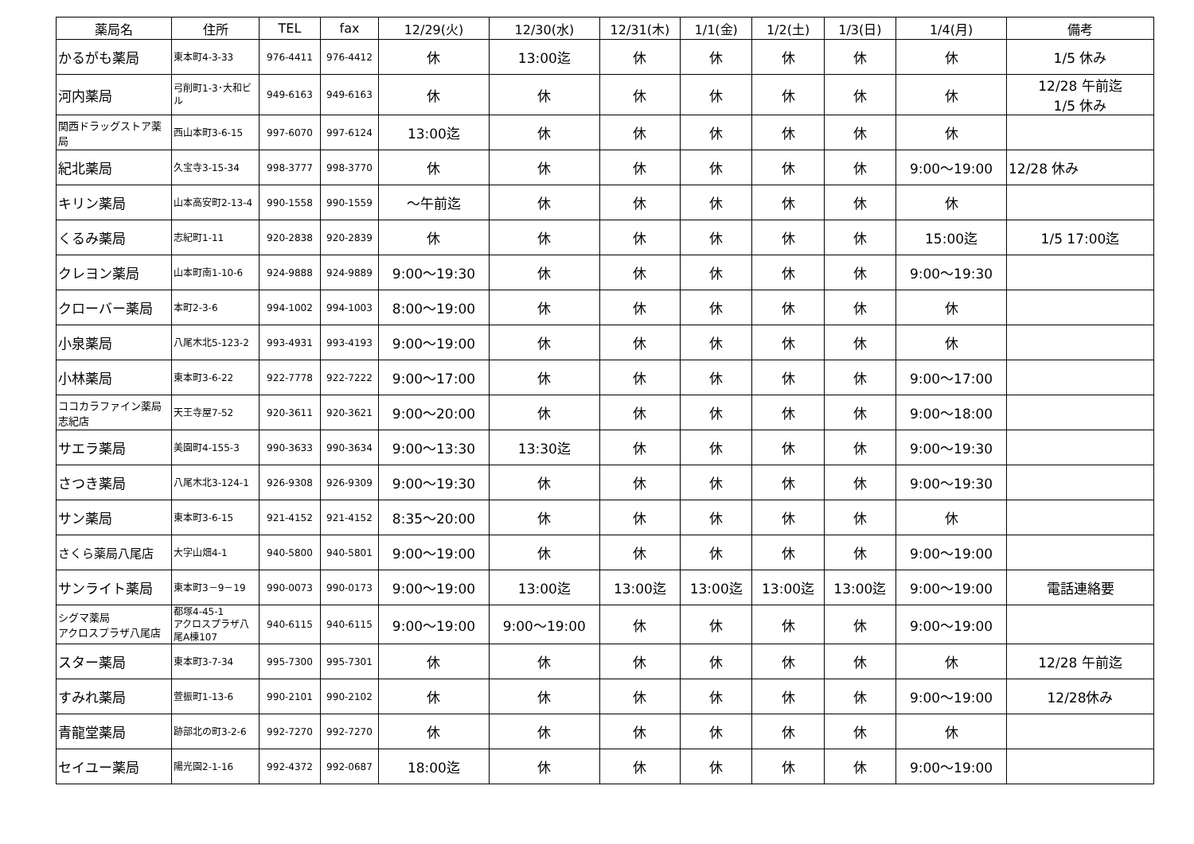| 薬局名 | 住所 | TEL | fax | 12/29(火) | 12/30(水) | 12/31(木) | 1/1(金) | 1/2(土) | 1/3(日) | 1/4(月) | 備考 |
| --- | --- | --- | --- | --- | --- | --- | --- | --- | --- | --- | --- |
| かるがも薬局 | 東本町4-3-33 | 976-4411 | 976-4412 | 休 | 13:00迄 | 休 | 休 | 休 | 休 | 休 | 1/5 休み |
| 河内薬局 | 弓削町1-3･大和ビル | 949-6163 | 949-6163 | 休 | 休 | 休 | 休 | 休 | 休 | 休 | 12/28 午前迄 1/5 休み |
| 関西ドラッグストア薬局 | 西山本町3-6-15 | 997-6070 | 997-6124 | 13:00迄 | 休 | 休 | 休 | 休 | 休 | 休 | |
| 紀北薬局 | 久宝寺3-15-34 | 998-3777 | 998-3770 | 休 | 休 | 休 | 休 | 休 | 休 | 9:00～19:00 | 12/28 休み |
| キリン薬局 | 山本高安町2-13-4 | 990-1558 | 990-1559 | ～午前迄 | 休 | 休 | 休 | 休 | 休 | 休 | |
| くるみ薬局 | 志紀町1-11 | 920-2838 | 920-2839 | 休 | 休 | 休 | 休 | 休 | 休 | 15:00迄 | 1/5 17:00迄 |
| クレヨン薬局 | 山本町南1-10-6 | 924-9888 | 924-9889 | 9:00～19:30 | 休 | 休 | 休 | 休 | 休 | 9:00～19:30 | |
| クローバー薬局 | 本町2-3-6 | 994-1002 | 994-1003 | 8:00～19:00 | 休 | 休 | 休 | 休 | 休 | 休 | |
| 小泉薬局 | 八尾木北5-123-2 | 993-4931 | 993-4193 | 9:00～19:00 | 休 | 休 | 休 | 休 | 休 | 休 | |
| 小林薬局 | 東本町3-6-22 | 922-7778 | 922-7222 | 9:00～17:00 | 休 | 休 | 休 | 休 | 休 | 9:00～17:00 | |
| ココカラファイン薬局志紀店 | 天王寺屋7-52 | 920-3611 | 920-3621 | 9:00～20:00 | 休 | 休 | 休 | 休 | 休 | 9:00～18:00 | |
| サエラ薬局 | 美園町4-155-3 | 990-3633 | 990-3634 | 9:00～13:30 | 13:30迄 | 休 | 休 | 休 | 休 | 9:00～19:30 | |
| さつき薬局 | 八尾木北3-124-1 | 926-9308 | 926-9309 | 9:00～19:30 | 休 | 休 | 休 | 休 | 休 | 9:00～19:30 | |
| サン薬局 | 東本町3-6-15 | 921-4152 | 921-4152 | 8:35～20:00 | 休 | 休 | 休 | 休 | 休 | 休 | |
| さくら薬局八尾店 | 大字山畑4-1 | 940-5800 | 940-5801 | 9:00～19:00 | 休 | 休 | 休 | 休 | 休 | 9:00～19:00 | |
| サンライト薬局 | 東本町3－9－19 | 990-0073 | 990-0173 | 9:00～19:00 | 13:00迄 | 13:00迄 | 13:00迄 | 13:00迄 | 13:00迄 | 9:00～19:00 | 電話連絡要 |
| シグマ薬局 アクロスプラザ八尾店 | 都塚4-45-1 アクロスプラザ八尾A棟107 | 940-6115 | 940-6115 | 9:00～19:00 | 9:00～19:00 | 休 | 休 | 休 | 休 | 9:00～19:00 | |
| スター薬局 | 東本町3-7-34 | 995-7300 | 995-7301 | 休 | 休 | 休 | 休 | 休 | 休 | 休 | 12/28 午前迄 |
| すみれ薬局 | 萱振町1-13-6 | 990-2101 | 990-2102 | 休 | 休 | 休 | 休 | 休 | 休 | 9:00～19:00 | 12/28休み |
| 青龍堂薬局 | 跡部北の町3-2-6 | 992-7270 | 992-7270 | 休 | 休 | 休 | 休 | 休 | 休 | 休 | |
| セイユー薬局 | 陽光園2-1-16 | 992-4372 | 992-0687 | 18:00迄 | 休 | 休 | 休 | 休 | 休 | 9:00～19:00 | |